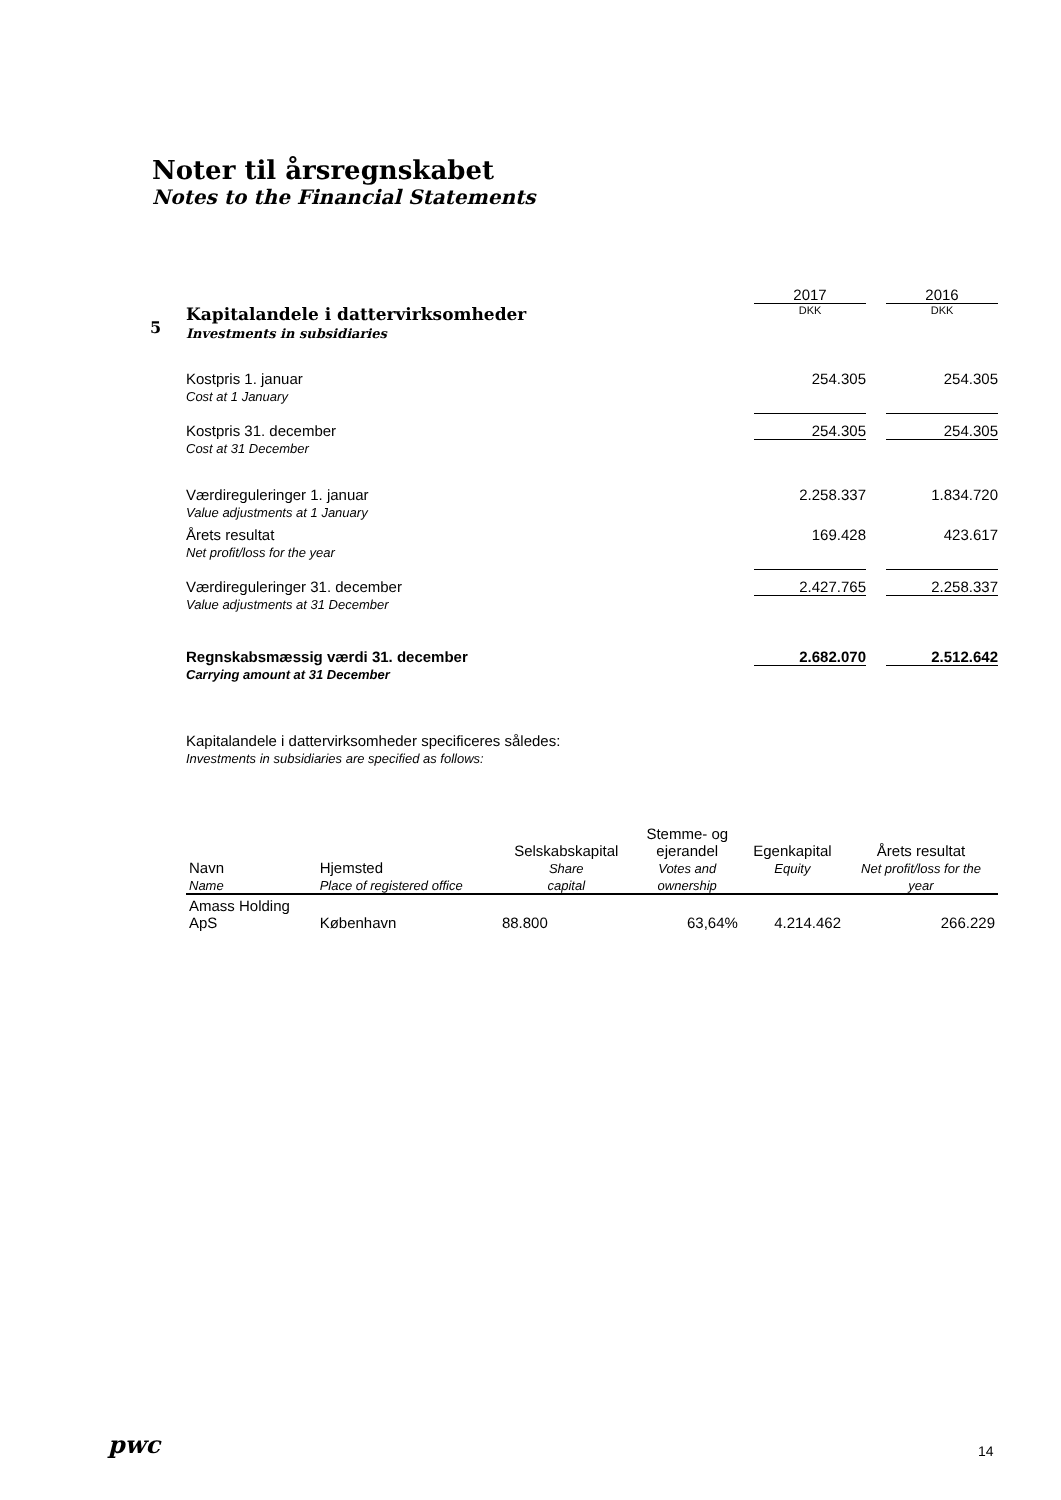Noter til årsregnskabet
Notes to the Financial Statements
| | | 2017 | | 2016 |
| 5 | Kapitalandele i dattervirksomheder Investments in subsidiaries | DKK | | DKK |
| | Kostpris 1. januar Cost at 1 January | 254.305 | | 254.305 |
| | Kostpris 31. december Cost at 31 December | 254.305 | | 254.305 |
| | Værdireguleringer 1. januar Value adjustments at 1 January | 2.258.337 | | 1.834.720 |
| | Årets resultat Net profit/loss for the year | 169.428 | | 423.617 |
| | Værdireguleringer 31. december Value adjustments at 31 December | 2.427.765 | | 2.258.337 |
| | Regnskabsmæssig værdi 31. december Carrying amount at 31 December | 2.682.070 | | 2.512.642 |
| | Kapitalandele i dattervirksomheder specificeres således: Investments in subsidiaries are specified as follows: | | | |
| Navn Name | Hjemsted Place of registered office | Selskabskapital Share capital | Stemme- og ejerandel Votes and ownership | Egenkapital Equity | Årets resultat Net profit/loss for the year |
| --- | --- | --- | --- | --- | --- |
| Amass Holding ApS | København | 88.800 | 63,64% | 4.214.462 | 266.229 |
pwc 14